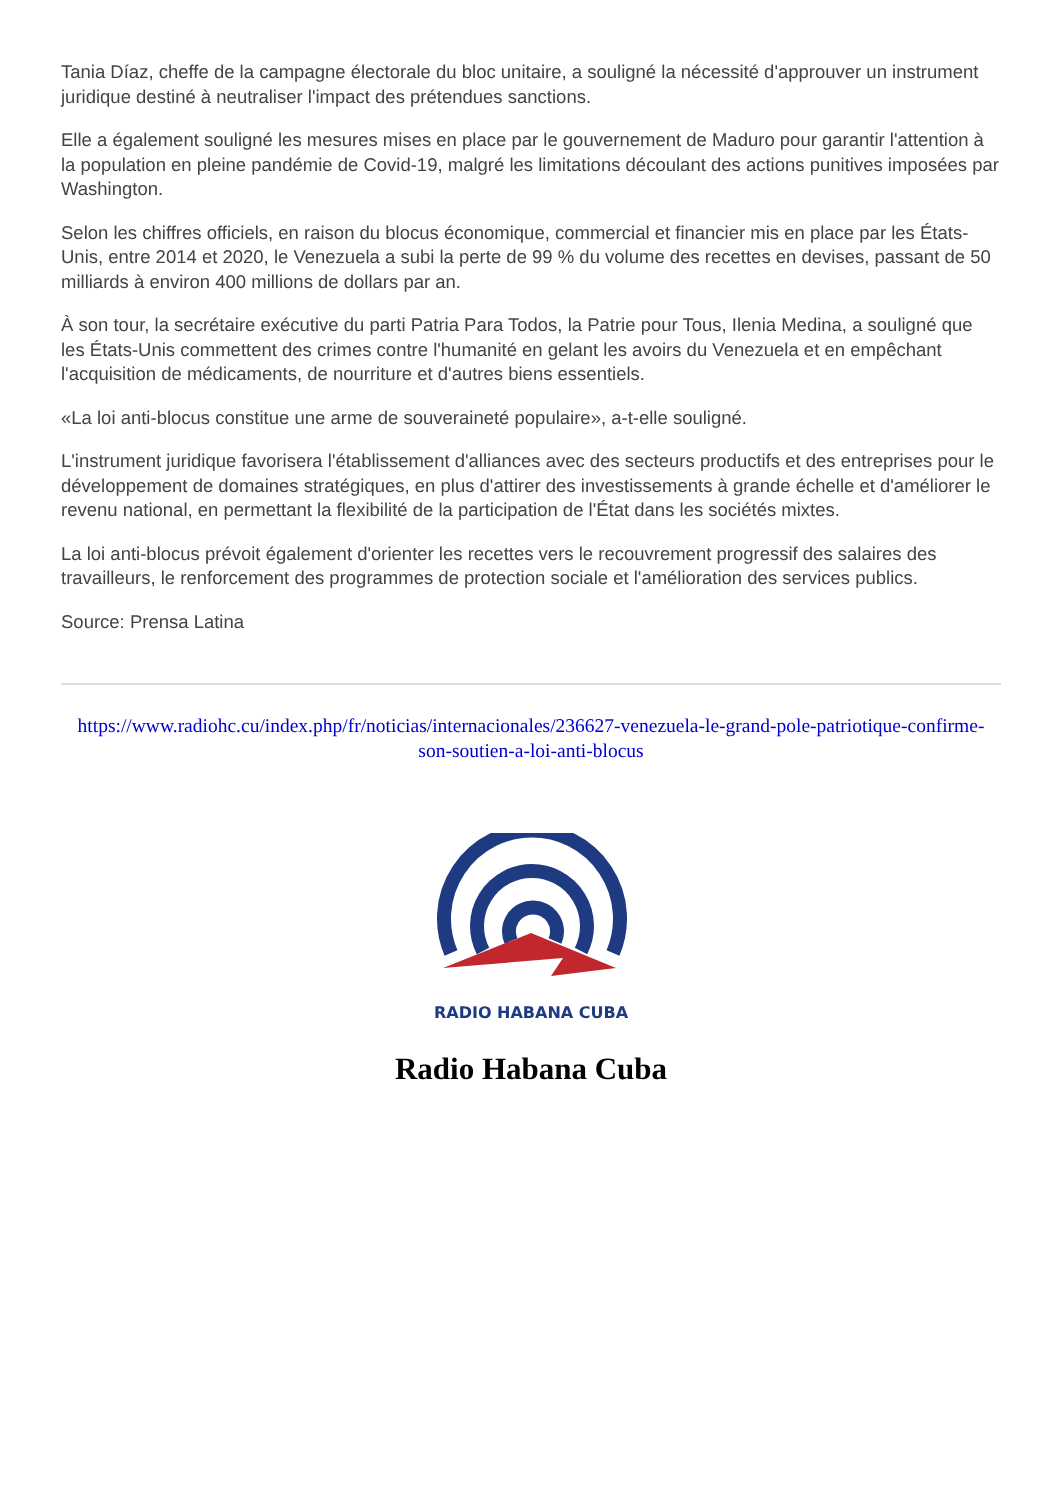Tania Díaz, cheffe de la campagne électorale du bloc unitaire, a souligné la nécessité d'approuver un instrument juridique destiné à neutraliser l'impact des prétendues sanctions.
Elle a également souligné les mesures mises en place par le gouvernement de Maduro pour garantir l'attention à la population en pleine pandémie de Covid-19, malgré les limitations découlant des actions punitives imposées par Washington.
Selon les chiffres officiels, en raison du blocus économique, commercial et financier mis en place par les États-Unis, entre 2014 et 2020, le Venezuela a subi la perte de 99 % du volume des recettes en devises, passant de 50 milliards à environ 400 millions de dollars par an.
À son tour, la secrétaire exécutive du parti Patria Para Todos, la Patrie pour Tous, Ilenia Medina, a souligné que les États-Unis commettent des crimes contre l'humanité en gelant les avoirs du Venezuela et en empêchant l'acquisition de médicaments, de nourriture et d'autres biens essentiels.
«La loi anti-blocus constitue une arme de souveraineté populaire», a-t-elle souligné.
L'instrument juridique favorisera l'établissement d'alliances avec des secteurs productifs et des entreprises pour le développement de domaines stratégiques, en plus d'attirer des investissements à grande échelle et d'améliorer le revenu national, en permettant la flexibilité de la participation de l'État dans les sociétés mixtes.
La loi anti-blocus prévoit également d'orienter les recettes vers le recouvrement progressif des salaires des travailleurs, le renforcement des programmes de protection sociale et l'amélioration des services publics.
Source: Prensa Latina
https://www.radiohc.cu/index.php/fr/noticias/internacionales/236627-venezuela-le-grand-pole-patriotique-confirme-son-soutien-a-loi-anti-blocus
RADIO HABANA CUBA
Radio Habana Cuba